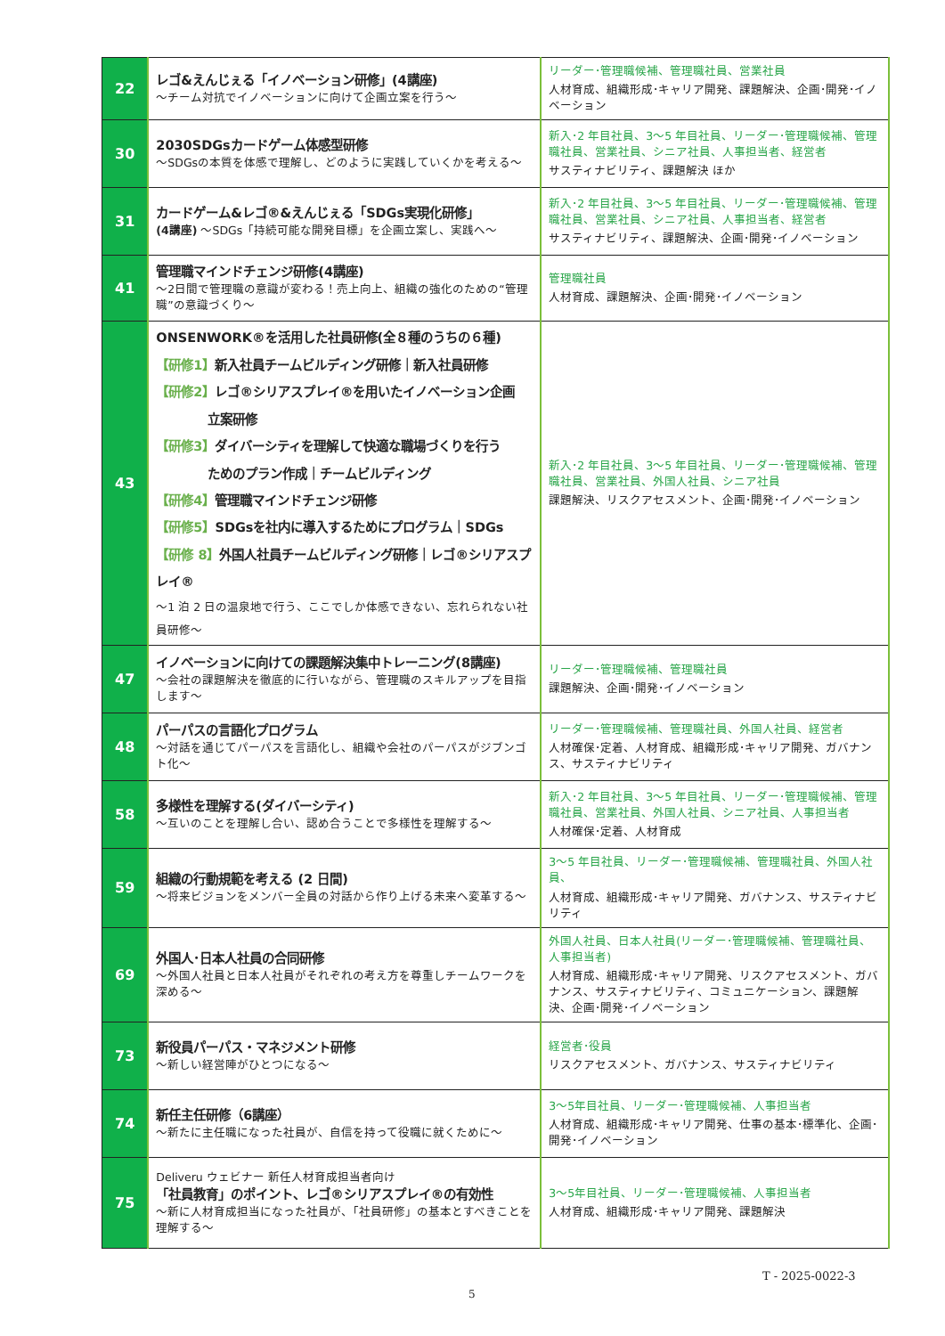| 22 | レゴ&えんじぇる「イノベーション研修」(4講座) ～チーム対抗でイノベーションに向けて企画立案を行う～ | リーダー･管理職候補、管理職社員、営業社員 人材育成、組織形成･キャリア開発、課題解決、企画･開発･イノベーション |
| 30 | 2030SDGsカードゲーム体感型研修 ～SDGsの本質を体感で理解し、どのように実践していくかを考える～ | 新入･2 年目社員、3～5 年目社員、リーダー･管理職候補、管理職社員、営業社員、シニア社員、人事担当者、経営者 サスティナビリティ、課題解決 ほか |
| 31 | カードゲーム&レゴ®&えんじぇる「SDGs実現化研修」 (4講座) ～SDGs「持続可能な開発目標」を企画立案し、実践へ～ | 新入･2 年目社員、3～5 年目社員、リーダー･管理職候補、管理職社員、営業社員、シニア社員、人事担当者、経営者 サスティナビリティ、課題解決、企画･開発･イノベーション |
| 41 | 管理職マインドチェンジ研修(4講座) ～2日間で管理職の意識が変わる！売上向上、組織の強化のための“管理職”の意識づくり～ | 管理職社員 人材育成、課題解決、企画･開発･イノベーション |
| 43 | ONSENWORK®を活用した社員研修(全８種のうちの６種) 【研修1】 新入社員チームビルディング研修｜新入社員研修 【研修2】 レゴ®シリアスプレイ®を用いたイノベーション企画 立案研修 【研修3】 ダイバーシティを理解して快適な職場づくりを行う ためのプラン作成｜チームビルディング 【研修4】 管理職マインドチェンジ研修 【研修5】 SDGsを社内に導入するためにプログラム｜SDGs 【研修 8】 外国人社員チームビルディング研修｜レゴ®シリアスプレイ® ～1 泊 2 日の温泉地で行う、ここでしか体感できない、忘れられない社員研修～ | 新入･2 年目社員、3～5 年目社員、リーダー･管理職候補、管理職社員、営業社員、外国人社員、シニア社員 課題解決、リスクアセスメント、企画･開発･イノベーション |
| 47 | イノベーションに向けての課題解決集中トレーニング(8講座) ～会社の課題解決を徹底的に行いながら、管理職のスキルアップを目指します～ | リーダー･管理職候補、管理職社員 課題解決、企画･開発･イノベーション |
| 48 | パーパスの言語化プログラム ～対話を通じてパーパスを言語化し、組織や会社のパーパスがジブンゴト化～ | リーダー･管理職候補、管理職社員、外国人社員、経営者 人材確保･定着、人材育成、組織形成･キャリア開発、ガバナンス、サスティナビリティ |
| 58 | 多様性を理解する(ダイバーシティ) ～互いのことを理解し合い、認め合うことで多様性を理解する～ | 新入･2 年目社員、3～5 年目社員、リーダー･管理職候補、管理職社員、営業社員、外国人社員、シニア社員、人事担当者 人材確保･定着、人材育成 |
| 59 | 組織の行動規範を考える (2 日間) ～将来ビジョンをメンバー全員の対話から作り上げる未来へ変革する～ | 3～5 年目社員、リーダー･管理職候補、管理職社員、外国人社員、 人材育成、組織形成･キャリア開発、ガバナンス、サスティナビリティ |
| 69 | 外国人･日本人社員の合同研修 ～外国人社員と日本人社員がそれぞれの考え方を尊重しチームワークを深める～ | 外国人社員、日本人社員(リーダー･管理職候補、管理職社員、人事担当者) 人材育成、組織形成･キャリア開発、リスクアセスメント、ガバナンス、サスティナビリティ、コミュニケーション、課題解決、企画･開発･イノベーション |
| 73 | 新役員パーパス・マネジメント研修 ～新しい経営陣がひとつになる～ | 経営者･役員 リスクアセスメント、ガバナンス、サスティナビリティ |
| 74 | 新任主任研修（6講座） ～新たに主任職になった社員が、自信を持って役職に就くために～ | 3～5年目社員、リーダー･管理職候補、人事担当者 人材育成、組織形成･キャリア開発、仕事の基本･標準化、企画･開発･イノベーション |
| 75 | Deliveru ウェビナー 新任人材育成担当者向け 「社員教育」のポイント、レゴ®シリアスプレイ®の有効性 ～新に人材育成担当になった社員が、「社員研修」の基本とすべきことを理解する～ | 3～5年目社員、リーダー･管理職候補、人事担当者 人材育成、組織形成･キャリア開発、課題解決 |
T - 2025-0022-3
5